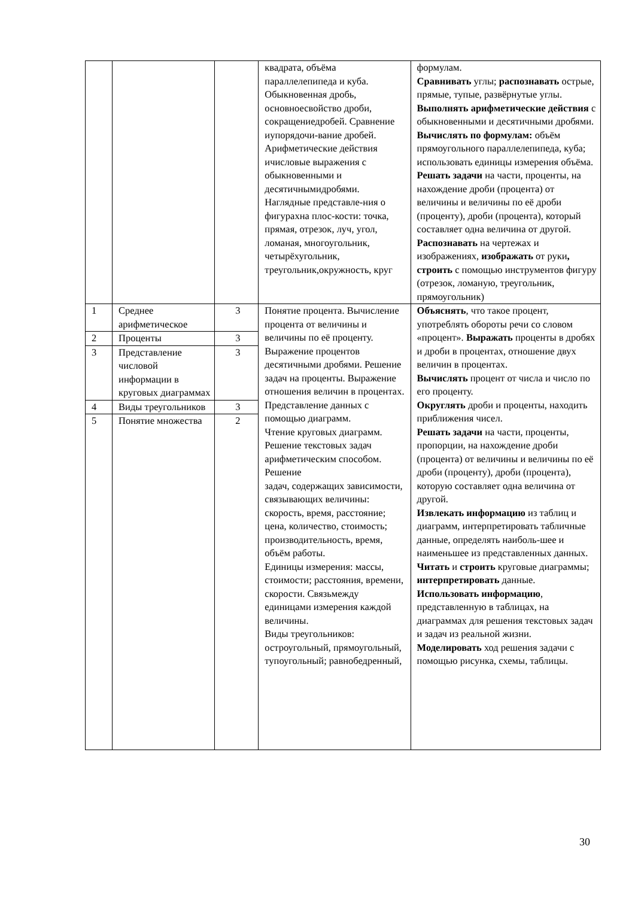| | | | квадрата, объёма параллелепипеда и куба. Обыкновенная дробь, основноесвойство дроби, сокращениедробей. Сравнение иупорядочи-вание дробей. Арифметические действия ичисловые выражения с обыкновенными и десятичнымидробями. Наглядные представле-ния о фигурахна плос-кости: точка, прямая, отрезок, луч, угол, ломаная, многоугольник, четырёхугольник, треугольник,окружность, круг | формулам. Сравнивать углы; распознавать острые, прямые, тупые, развёрнутые углы. Выполнять арифметические действия с обыкновенными и десятичными дробями. Вычислять по формулам: объём прямоугольного параллелепипеда, куба; использовать единицы измерения объёма. Решать задачи на части, проценты, на нахождение дроби (процента) от величины и величины по её дроби (проценту), дроби (процента), который составляет одна величина от другой. Распознавать на чертежах и изображениях, изображать от руки , строить с помощью инструментов фигуру (отрезок, ломаную, треугольник, прямоугольник) |
| 1 | Среднее арифметическое | 3 | Понятие процента. Вычисление процента от величины и величины по её проценту. Выражение процентов десятичными дробями. Решение задач на проценты. Выражение отношения величин в процентах. Представление данных с помощью диаграмм. Чтение круговых диаграмм. Решение текстовых задач арифметическим способом. Решение задач, содержащих зависимости, связывающих величины: скорость, время, расстояние; цена, количество, стоимость; производительность, время, объём работы. Единицы измерения: массы, стоимости; расстояния, времени, скорости. Связьмежду единицами измерения каждой величины. Виды треугольников: остроугольный, прямоугольный, тупоугольный; равнобедренный, | Объяснять , что такое процент, употреблять обороты речи со словом «процент». Выражать проценты в дробях и дроби в процентах, отношение двух величин в процентах. Вычислять процент от числа и число по его проценту. Округлять дроби и проценты, находить приближения чисел. Решать задачи на части, проценты, пропорции, на нахождение дроби (процента) от величины и величины по её дроби (проценту), дроби (процента), которую составляет одна величина от другой. Извлекать информацию из таблиц и диаграмм, интерпретировать табличные данные, определять наиболь-шее и наименьшее из представленных данных. Читать и строить круговые диаграммы; интерпретировать данные. Использовать информацию , представленную в таблицах, на диаграммах для решения текстовых задач и задач из реальной жизни. Моделировать ход решения задачи с помощью рисунка, схемы, таблицы. |
| 2 | Проценты | 3 | | |
| 3 | Представление числовой информации в круговых диаграммах | 3 | | |
| 4 | Виды треугольников | 3 | | |
| 5 | Понятие множества | 2 | | |
30